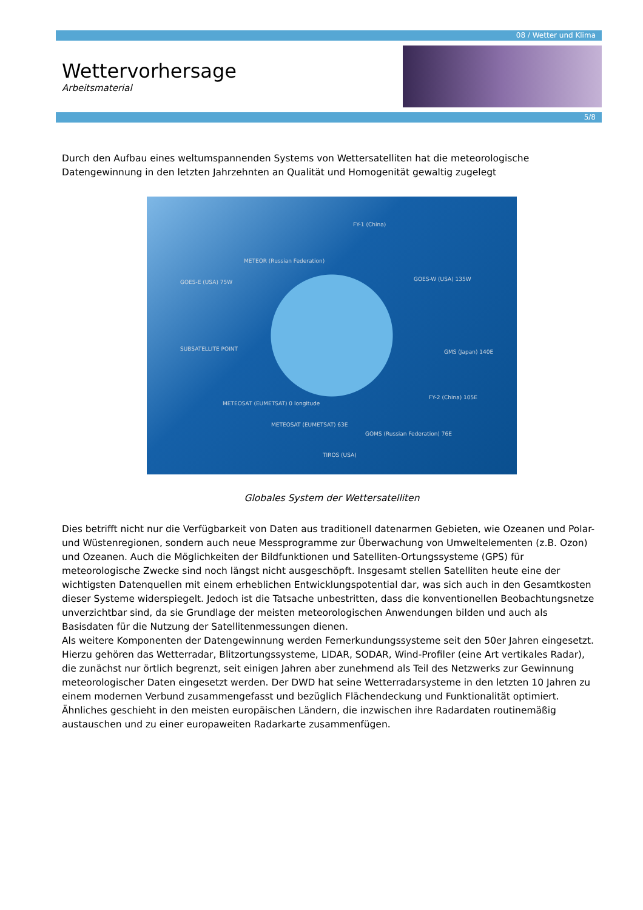08 / Wetter und Klima
Wettervorhersage
Arbeitsmaterial
5/8
Durch den Aufbau eines weltumspannenden Systems von Wettersatelliten hat die meteorologische Datengewinnung in den letzten Jahrzehnten an Qualität und Homogenität gewaltig zugelegt
FY-1 (China)
METEOR (Russian Federation)
GOES-E (USA) 75W GOES-W (USA) 135W
SUBSATELLITE POINT GMS (Japan) 140E
METEOSAT (EUMETSAT) 0 longitude
FY-2 (China) 105E
METEOSAT (EUMETSAT) 63E
GOMS (Russian Federation) 76E
TIROS (USA)
Globales System der Wettersatelliten
Dies betrifft nicht nur die Verfügbarkeit von Daten aus traditionell datenarmen Gebieten, wie Ozeanen und Polar- und Wüstenregionen, sondern auch neue Messprogramme zur Überwachung von Umweltelementen (z.B. Ozon) und Ozeanen. Auch die Möglichkeiten der Bildfunktionen und Satelliten-Ortungssysteme (GPS) für meteorologische Zwecke sind noch längst nicht ausgeschöpft. Insgesamt stellen Satelliten heute eine der wichtigsten Datenquellen mit einem erheblichen Entwicklungspotential dar, was sich auch in den Gesamtkosten dieser Systeme widerspiegelt. Jedoch ist die Tatsache unbestritten, dass die konventionellen Beobachtungsnetze unverzichtbar sind, da sie Grundlage der meisten meteorologischen Anwendungen bilden und auch als Basisdaten für die Nutzung der Satellitenmessungen dienen.
Als weitere Komponenten der Datengewinnung werden Fernerkundungssysteme seit den 50er Jahren eingesetzt. Hierzu gehören das Wetterradar, Blitzortungssysteme, LIDAR, SODAR, Wind-Profiler (eine Art vertikales Radar), die zunächst nur örtlich begrenzt, seit einigen Jahren aber zunehmend als Teil des Netzwerks zur Gewinnung meteorologischer Daten eingesetzt werden. Der DWD hat seine Wetterradarsysteme in den letzten 10 Jahren zu einem modernen Verbund zusammengefasst und bezüglich Flächendeckung und Funktionalität optimiert. Ähnliches geschieht in den meisten europäischen Ländern, die inzwischen ihre Radardaten routinemäßig austauschen und zu einer europaweiten Radarkarte zusammenfügen.